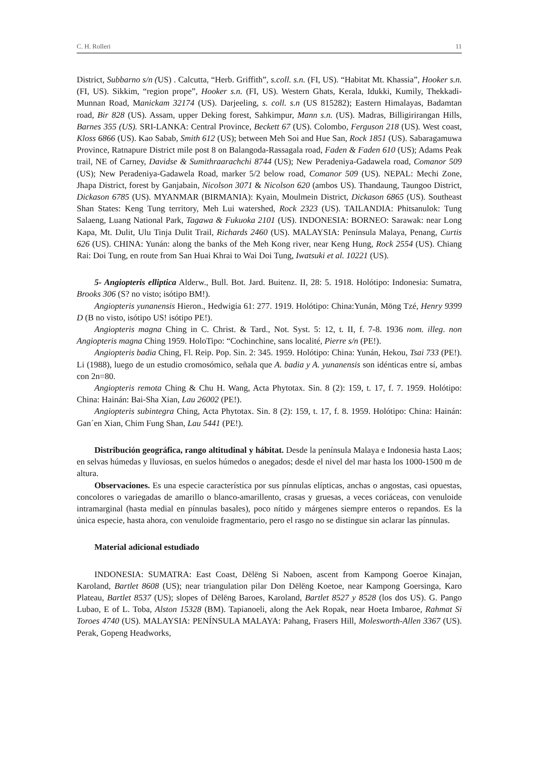C. H. Rolleri 11
District, Subbarno s/n (US) . Calcutta, “Herb. Griffith”, s.coll. s.n. (FI, US). “Habitat Mt. Khassia”, Hooker s.n. (FI, US). Sikkim, “region prope”, Hooker s.n. (FI, US). Western Ghats, Kerala, Idukki, Kumily, Thekkadi-Munnan Road, Manickam 32174 (US). Darjeeling, s. coll. s.n (US 815282); Eastern Himalayas, Badamtan road, Bir 828 (US). Assam, upper Deking forest, Sahkimpur, Mann s.n. (US). Madras, Billigirirangan Hills, Barnes 355 (US). SRI-LANKA: Central Province, Beckett 67 (US). Colombo, Ferguson 218 (US). West coast, Kloss 6866 (US). Kao Sabab, Smith 612 (US); between Meh Soi and Hue San, Rock 1851 (US). Sabaragamuwa Province, Ratnapure District mile post 8 on Balangoda-Rassagala road, Faden & Faden 610 (US); Adams Peak trail, NE of Carney, Davidse & Sumithraarachchi 8744 (US); New Peradeniya-Gadawela road, Comanor 509 (US); New Peradeniya-Gadawela Road, marker 5/2 below road, Comanor 509 (US). NEPAL: Mechi Zone, Jhapa District, forest by Ganjabain, Nicolson 3071 & Nicolson 620 (ambos US). Thandaung, Taungoo District, Dickason 6785 (US). MYANMAR (BIRMANIA): Kyain, Moulmein District, Dickason 6865 (US). Southeast Shan States: Keng Tung territory, Meh Lui watershed, Rock 2323 (US). TAILANDIA: Phitsanulok: Tung Salaeng, Luang National Park, Tagawa & Fukuoka 2101 (US). INDONESIA: BORNEO: Sarawak: near Long Kapa, Mt. Dulit, Ulu Tinja Dulit Trail, Richards 2460 (US). MALAYSIA: Península Malaya, Penang, Curtis 626 (US). CHINA: Yunán: along the banks of the Meh Kong river, near Keng Hung, Rock 2554 (US). Chiang Rai: Doi Tung, en route from San Huai Khrai to Wai Doi Tung, Iwatsuki et al. 10221 (US).
5- Angiopteris elliptica Alderw., Bull. Bot. Jard. Buitenz. II, 28: 5. 1918. Holótipo: Indonesia: Sumatra, Brooks 306 (S? no visto; isótipo BM!).
Angiopteris yunanensis Hieron., Hedwigia 61: 277. 1919. Holótipo: China:Yunán, Möng Tzé, Henry 9399 D (B no visto, isótipo US! isótipo PE!).
Angiopteris magna Ching in C. Christ. & Tard., Not. Syst. 5: 12, t. II, f. 7-8. 1936 nom. illeg. non Angiopteris magna Ching 1959. HoloTipo: “Cochinchine, sans localité, Pierre s/n (PE!).
Angiopteris badia Ching, Fl. Reip. Pop. Sin. 2: 345. 1959. Holótipo: China: Yunán, Hekou, Tsai 733 (PE!). Li (1988), luego de un estudio cromosómico, señala que A. badia y A. yunanensis son idénticas entre sí, ambas con 2n=80.
Angiopteris remota Ching & Chu H. Wang, Acta Phytotax. Sin. 8 (2): 159, t. 17, f. 7. 1959. Holótipo: China: Hainán: Bai-Sha Xian, Lau 26002 (PE!).
Angiopteris subintegra Ching, Acta Phytotax. Sin. 8 (2): 159, t. 17, f. 8. 1959. Holótipo: China: Hainán: Gan´en Xian, Chim Fung Shan, Lau 5441 (PE!).
Distribución geográfica, rango altitudinal y hábitat. Desde la península Malaya e Indonesia hasta Laos; en selvas húmedas y lluviosas, en suelos húmedos o anegados; desde el nivel del mar hasta los 1000-1500 m de altura.
Observaciones. Es una especie característica por sus pínnulas elípticas, anchas o angostas, casi opuestas, concolores o variegadas de amarillo o blanco-amarillento, crasas y gruesas, a veces coriáceas, con venuloide intramarginal (hasta medial en pínnulas basales), poco nítido y márgenes siempre enteros o repandos. Es la única especie, hasta ahora, con venuloide fragmentario, pero el rasgo no se distingue sin aclarar las pínnulas.
Material adicional estudiado
INDONESIA: SUMATRA: East Coast, Dëlëng Si Naboen, ascent from Kampong Goeroe Kinajan, Karoland, Bartlet 8608 (US); near triangulation pilar Don Dëlëng Koetoe, near Kampong Goersinga, Karo Plateau, Bartlet 8537 (US); slopes of Dëlëng Baroes, Karoland, Bartlet 8527 y 8528 (los dos US). G. Pango Lubao, E of L. Toba, Alston 15328 (BM). Tapianoeli, along the Aek Ropak, near Hoeta Imbaroe, Rahmat Si Toroes 4740 (US). MALAYSIA: PENÍNSULA MALAYA: Pahang, Frasers Hill, Molesworth-Allen 3367 (US). Perak, Gopeng Headworks,